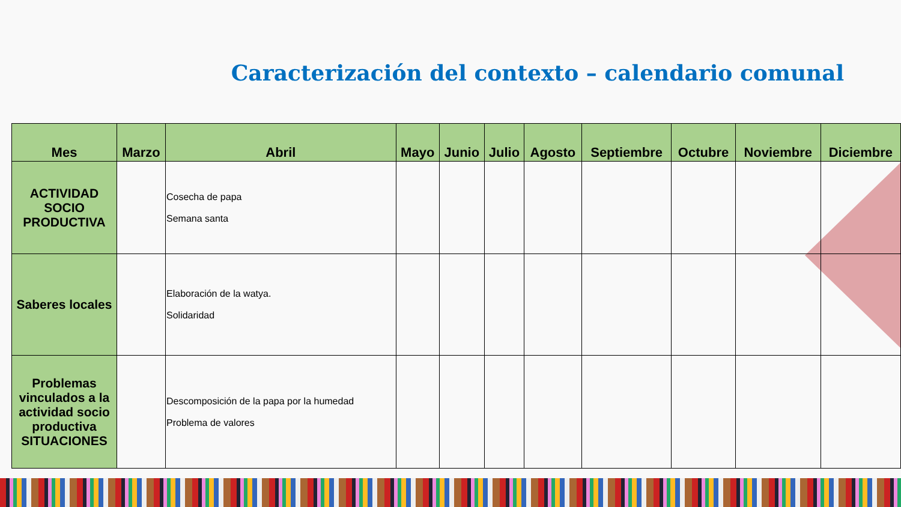Caracterización del contexto – calendario comunal
| Mes | Marzo | Abril | Mayo | Junio | Julio | Agosto | Septiembre | Octubre | Noviembre | Diciembre |
| --- | --- | --- | --- | --- | --- | --- | --- | --- | --- | --- |
| ACTIVIDAD SOCIO PRODUCTIVA | | Cosecha de papa Semana santa | | | | | | | | |
| Saberes locales | | Elaboración de la watya. Solidaridad | | | | | | | | |
| Problemas vinculados a la actividad socio productiva SITUACIONES | | Descomposición de la papa por la humedad Problema de valores | | | | | | | | |